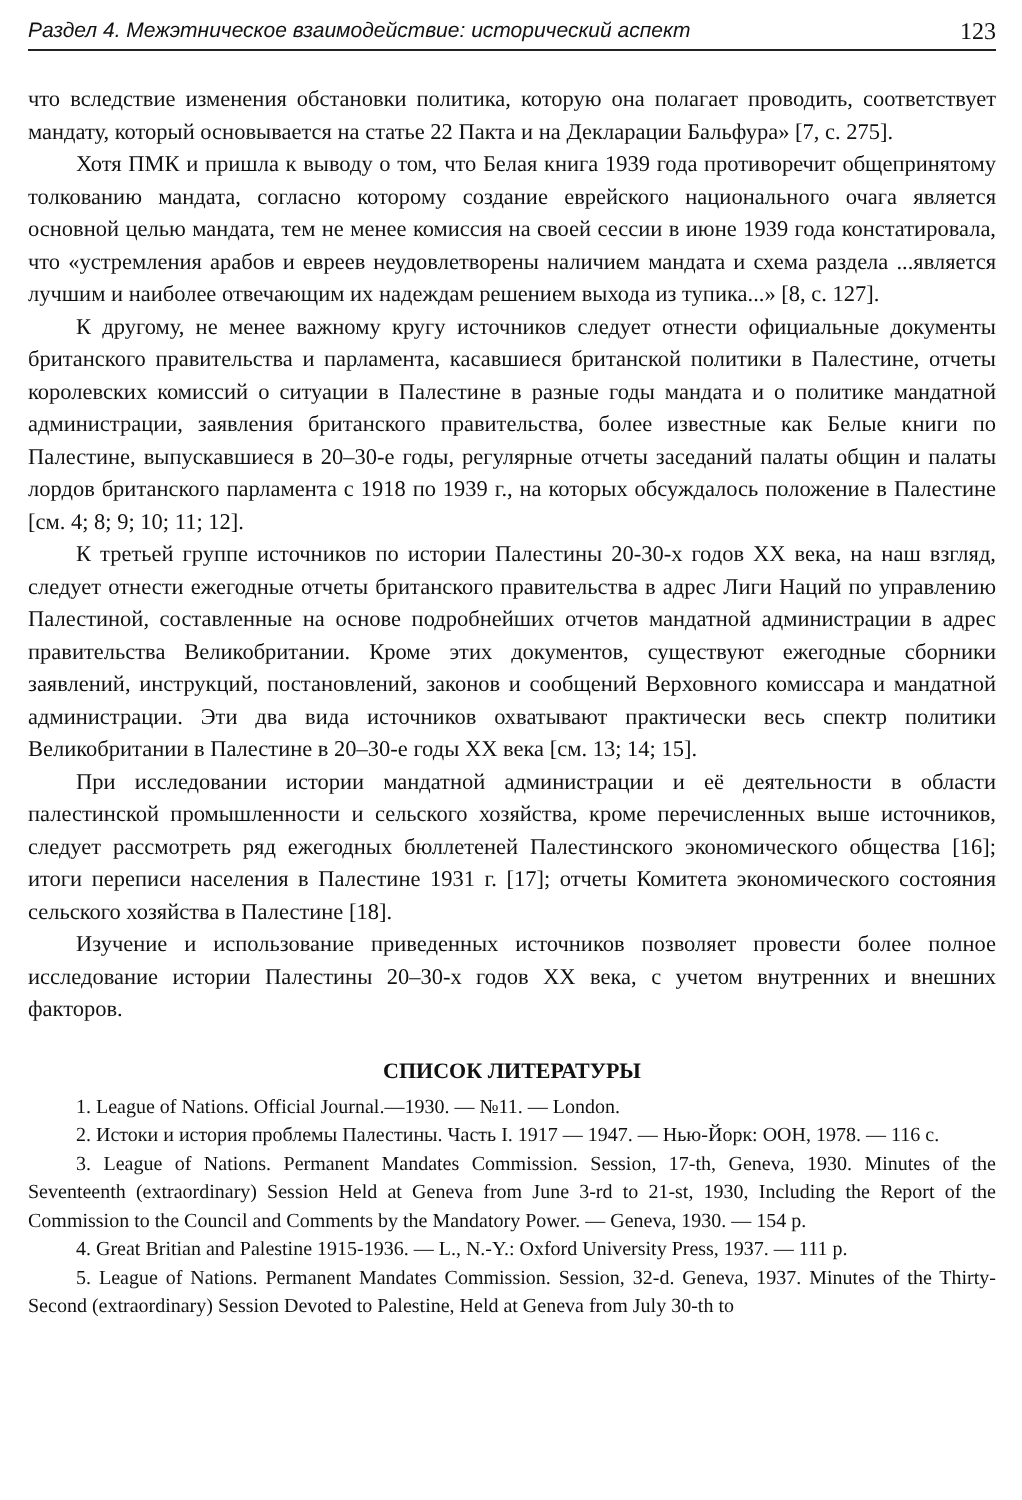Раздел 4. Межэтническое взаимодействие: исторический аспект 123
что вследствие изменения обстановки политика, которую она полагает проводить, соответствует мандату, который основывается на статье 22 Пакта и на Декларации Бальфура» [7, с. 275].
Хотя ПМК и пришла к выводу о том, что Белая книга 1939 года противоречит общепринятому толкованию мандата, согласно которому создание еврейского национального очага является основной целью мандата, тем не менее комиссия на своей сессии в июне 1939 года констатировала, что «устремления арабов и евреев неудовлетворены наличием мандата и схема раздела ...является лучшим и наиболее отвечающим их надеждам решением выхода из тупика...» [8, с. 127].
К другому, не менее важному кругу источников следует отнести официальные документы британского правительства и парламента, касавшиеся британской политики в Палестине, отчеты королевских комиссий о ситуации в Палестине в разные годы мандата и о политике мандатной администрации, заявления британского правительства, более известные как Белые книги по Палестине, выпускавшиеся в 20–30-е годы, регулярные отчеты заседаний палаты общин и палаты лордов британского парламента с 1918 по 1939 г., на которых обсуждалось положение в Палестине [см. 4; 8; 9; 10; 11; 12].
К третьей группе источников по истории Палестины 20-30-х годов XX века, на наш взгляд, следует отнести ежегодные отчеты британского правительства в адрес Лиги Наций по управлению Палестиной, составленные на основе подробнейших отчетов мандатной администрации в адрес правительства Великобритании. Кроме этих документов, существуют ежегодные сборники заявлений, инструкций, постановлений, законов и сообщений Верховного комиссара и мандатной администрации. Эти два вида источников охватывают практически весь спектр политики Великобритании в Палестине в 20–30-е годы XX века [см. 13; 14; 15].
При исследовании истории мандатной администрации и её деятельности в области палестинской промышленности и сельского хозяйства, кроме перечисленных выше источников, следует рассмотреть ряд ежегодных бюллетеней Палестинского экономического общества [16]; итоги переписи населения в Палестине 1931 г. [17]; отчеты Комитета экономического состояния сельского хозяйства в Палестине [18].
Изучение и использование приведенных источников позволяет провести более полное исследование истории Палестины 20–30-х годов XX века, с учетом внутренних и внешних факторов.
СПИСОК ЛИТЕРАТУРЫ
1. League of Nations. Official Journal.—1930. — №11. — London.
2. Истоки и история проблемы Палестины. Часть I. 1917 — 1947. — Нью-Йорк: ООН, 1978. — 116 с.
3. League of Nations. Permanent Mandates Commission. Session, 17-th, Geneva, 1930. Minutes of the Seventeenth (extraordinary) Session Held at Geneva from June 3-rd to 21-st, 1930, Including the Report of the Commission to the Council and Comments by the Mandatory Power. — Geneva, 1930. — 154 p.
4. Great Britian and Palestine 1915-1936. — L., N.-Y.: Oxford University Press, 1937. — 111 p.
5. League of Nations. Permanent Mandates Commission. Session, 32-d. Geneva, 1937. Minutes of the Thirty-Second (extraordinary) Session Devoted to Palestine, Held at Geneva from July 30-th to